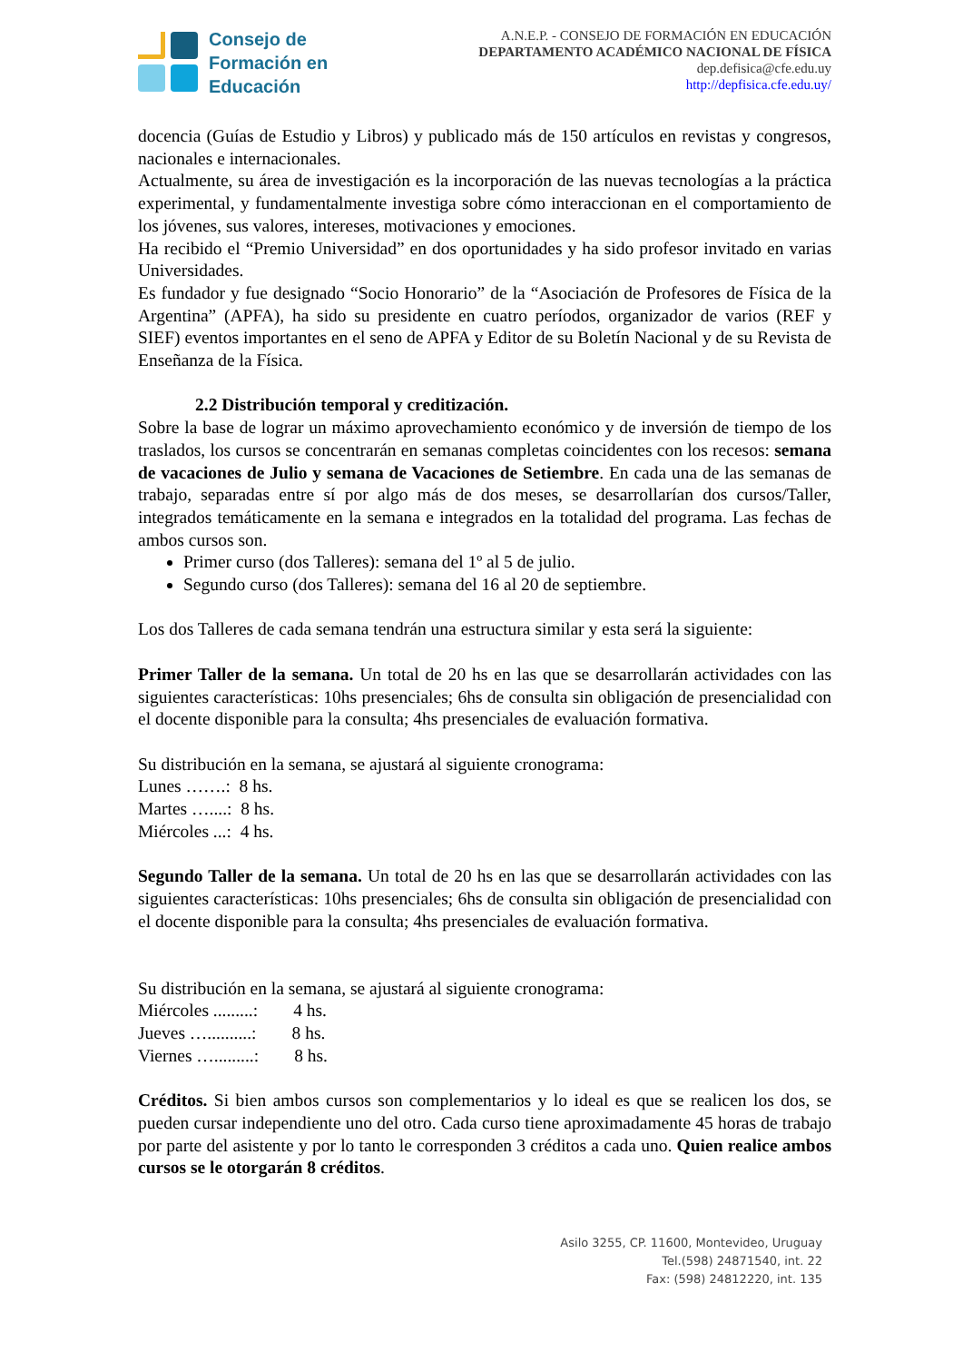Consejo de
Formación en
Educación
A.N.E.P. - CONSEJO DE FORMACIÓN EN EDUCACIÓN
DEPARTAMENTO ACADÉMICO NACIONAL DE FÍSICA
dep.defisica@cfe.edu.uy
http://depfisica.cfe.edu.uy/
docencia (Guías de Estudio y Libros) y publicado más de 150 artículos en revistas y congresos, nacionales e internacionales.
Actualmente, su área de investigación es la incorporación de las nuevas tecnologías a la práctica experimental, y fundamentalmente investiga sobre cómo interaccionan en el comportamiento de los jóvenes, sus valores, intereses, motivaciones y emociones.
Ha recibido el “Premio Universidad” en dos oportunidades y ha sido profesor invitado en varias Universidades.
Es fundador y fue designado “Socio Honorario” de la “Asociación de Profesores de Física de la Argentina” (APFA), ha sido su presidente en cuatro períodos, organizador de varios (REF y SIEF) eventos importantes en el seno de APFA y Editor de su Boletín Nacional y de su Revista de Enseñanza de la Física.
2.2 Distribución temporal y creditización.
Sobre la base de lograr un máximo aprovechamiento económico y de inversión de tiempo de los traslados, los cursos se concentrarán en semanas completas coincidentes con los recesos: semana de vacaciones de Julio y semana de Vacaciones de Setiembre. En cada una de las semanas de trabajo, separadas entre sí por algo más de dos meses, se desarrollarían dos cursos/Taller, integrados temáticamente en la semana e integrados en la totalidad del programa. Las fechas de ambos cursos son.
Primer curso (dos Talleres): semana del 1º al 5 de julio.
Segundo curso (dos Talleres): semana del 16 al 20 de septiembre.
Los dos Talleres de cada semana tendrán una estructura similar y esta será la siguiente:
Primer Taller de la semana. Un total de 20 hs en las que se desarrollarán actividades con las siguientes características: 10hs presenciales; 6hs de consulta sin obligación de presencialidad con el docente disponible para la consulta; 4hs presenciales de evaluación formativa.
Su distribución en la semana, se ajustará al siguiente cronograma:
Lunes …….: 8 hs.
Martes …....: 8 hs.
Miércoles ...: 4 hs.
Segundo Taller de la semana. Un total de 20 hs en las que se desarrollarán actividades con las siguientes características: 10hs presenciales; 6hs de consulta sin obligación de presencialidad con el docente disponible para la consulta; 4hs presenciales de evaluación formativa.
Su distribución en la semana, se ajustará al siguiente cronograma:
Miércoles .........: 4 hs.
Jueves …..........: 8 hs.
Viernes ….........: 8 hs.
Créditos. Si bien ambos cursos son complementarios y lo ideal es que se realicen los dos, se pueden cursar independiente uno del otro. Cada curso tiene aproximadamente 45 horas de trabajo por parte del asistente y por lo tanto le corresponden 3 créditos a cada uno. Quien realice ambos cursos se le otorgarán 8 créditos.
Asilo 3255, CP. 11600, Montevideo, Uruguay
Tel.(598) 24871540, int. 22
Fax: (598) 24812220, int. 135